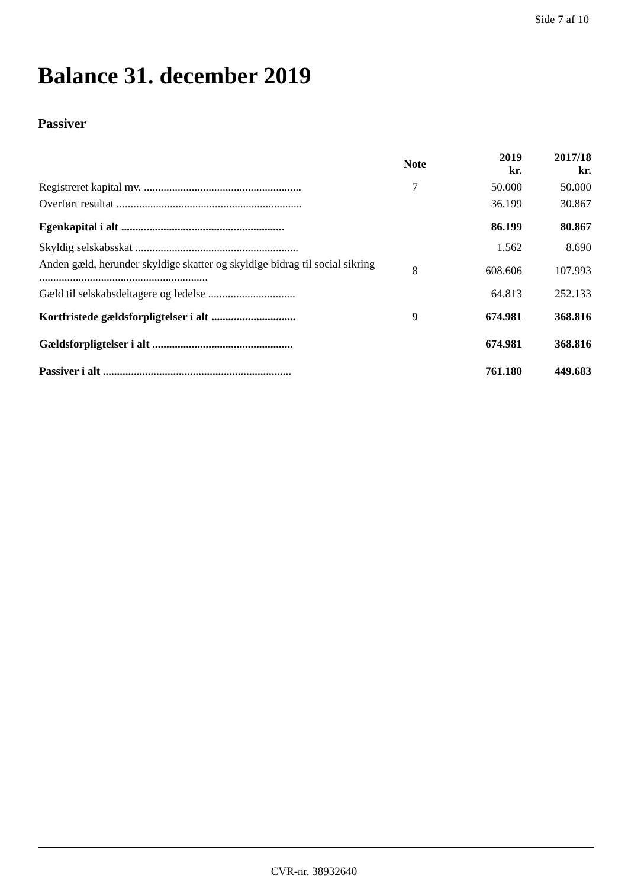Side 7 af 10
Balance 31. december 2019
Passiver
| | Note | 2019 kr. | 2017/18 kr. |
| --- | --- | --- | --- |
| Registreret kapital mv. ........................................................ | 7 | 50.000 | 50.000 |
| Overført resultat .................................................................. | | 36.199 | 30.867 |
| Egenkapital i alt .......................................................... | | 86.199 | 80.867 |
| Skyldig selskabsskat .......................................................... | | 1.562 | 8.690 |
| Anden gæld, herunder skyldige skatter og skyldige bidrag til social sikring ............................................................ | 8 | 608.606 | 107.993 |
| Gæld til selskabsdeltagere og ledelse ............................... | | 64.813 | 252.133 |
| Kortfristede gældsforpligtelser i alt .............................. | 9 | 674.981 | 368.816 |
| Gældsforpligtelser i alt .................................................. | | 674.981 | 368.816 |
| Passiver i alt ................................................................... | | 761.180 | 449.683 |
CVR-nr. 38932640